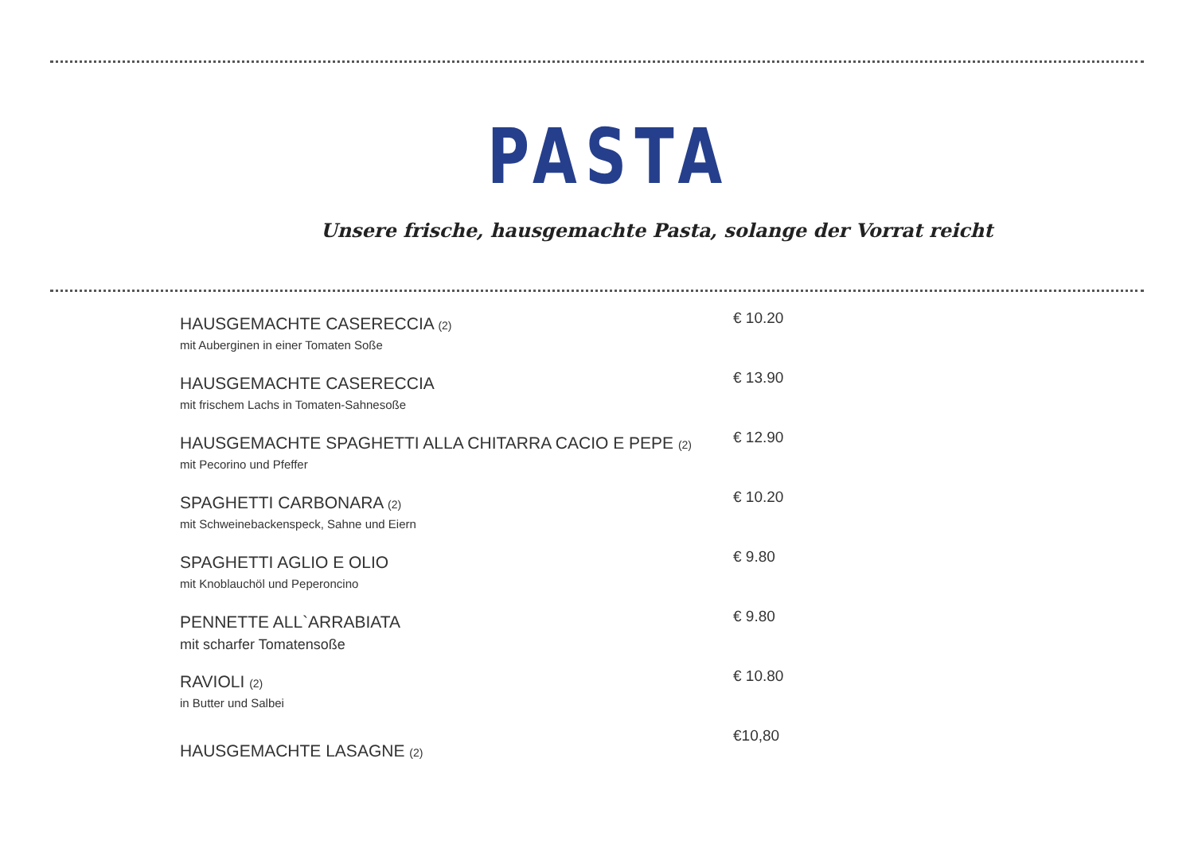PASTA
Unsere frische, hausgemachte Pasta, solange der Vorrat reicht
HAUSGEMACHTE CASERECCIA (2)
mit Auberginen in einer Tomaten Soße
€ 10.20
HAUSGEMACHTE CASERECCIA
mit frischem Lachs in Tomaten-Sahnesoße
€ 13.90
HAUSGEMACHTE SPAGHETTI ALLA CHITARRA CACIO E PEPE (2)
mit Pecorino und Pfeffer
€ 12.90
SPAGHETTI CARBONARA (2)
mit Schweinebackenspeck, Sahne und Eiern
€ 10.20
SPAGHETTI AGLIO E OLIO
mit Knoblauchöl und Peperoncino
€ 9.80
PENNETTE ALL`ARRABIATA
mit scharfer Tomatensoße
€ 9.80
RAVIOLI (2)
in Butter und Salbei
€ 10.80
HAUSGEMACHTE LASAGNE (2)
€10,80